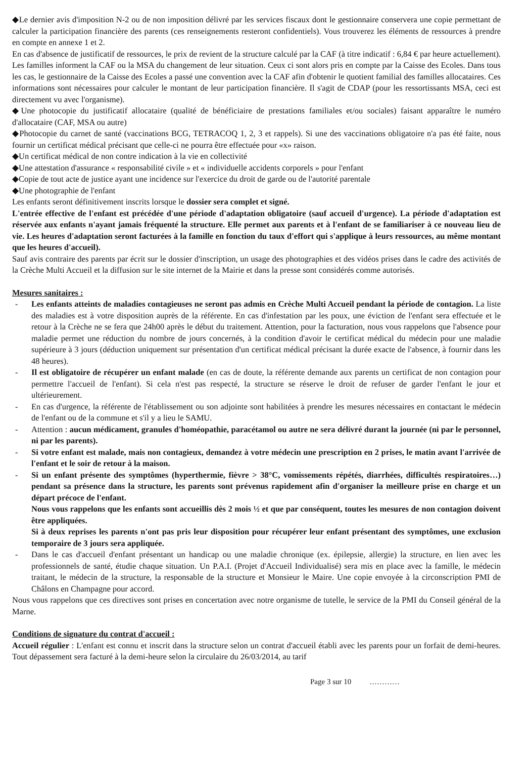◆Le dernier avis d'imposition N-2 ou de non imposition délivré par les services fiscaux dont le gestionnaire conservera une copie permettant de calculer la participation financière des parents (ces renseignements resteront confidentiels). Vous trouverez les éléments de ressources à prendre en compte en annexe 1 et 2.
En cas d'absence de justificatif de ressources, le prix de revient de la structure calculé par la CAF (à titre indicatif : 6,84 € par heure actuellement). Les familles informent la CAF ou la MSA du changement de leur situation. Ceux ci sont alors pris en compte par la Caisse des Ecoles. Dans tous les cas, le gestionnaire de la Caisse des Ecoles a passé une convention avec la CAF afin d'obtenir le quotient familial des familles allocataires. Ces informations sont nécessaires pour calculer le montant de leur participation financière. Il s'agit de CDAP (pour les ressortissants MSA, ceci est directement vu avec l'organisme).
◆Une photocopie du justificatif allocataire (qualité de bénéficiaire de prestations familiales et/ou sociales) faisant apparaître le numéro d'allocataire (CAF, MSA ou autre)
◆Photocopie du carnet de santé (vaccinations BCG, TETRACOQ 1, 2, 3 et rappels). Si une des vaccinations obligatoire n'a pas été faite, nous fournir un certificat médical précisant que celle-ci ne pourra être effectuée pour «x» raison.
◆Un certificat médical de non contre indication à la vie en collectivité
◆Une attestation d'assurance « responsabilité civile » et « individuelle accidents corporels » pour l'enfant
◆Copie de tout acte de justice ayant une incidence sur l'exercice du droit de garde ou de l'autorité parentale
◆Une photographie de l'enfant
Les enfants seront définitivement inscrits lorsque le dossier sera complet et signé.
L'entrée effective de l'enfant est précédée d'une période d'adaptation obligatoire (sauf accueil d'urgence). La période d'adaptation est réservée aux enfants n'ayant jamais fréquenté la structure. Elle permet aux parents et à l'enfant de se familiariser à ce nouveau lieu de vie. Les heures d'adaptation seront facturées à la famille en fonction du taux d'effort qui s'applique à leurs ressources, au même montant que les heures d'accueil).
Sauf avis contraire des parents par écrit sur le dossier d'inscription, un usage des photographies et des vidéos prises dans le cadre des activités de la Crèche Multi Accueil et la diffusion sur le site internet de la Mairie et dans la presse sont considérés comme autorisés.
Mesures sanitaires :
- Les enfants atteints de maladies contagieuses ne seront pas admis en Crèche Multi Accueil pendant la période de contagion. La liste des maladies est à votre disposition auprès de la référente. En cas d'infestation par les poux, une éviction de l'enfant sera effectuée et le retour à la Crèche ne se fera que 24h00 après le début du traitement. Attention, pour la facturation, nous vous rappelons que l'absence pour maladie permet une réduction du nombre de jours concernés, à la condition d'avoir le certificat médical du médecin pour une maladie supérieure à 3 jours (déduction uniquement sur présentation d'un certificat médical précisant la durée exacte de l'absence, à fournir dans les 48 heures).
- Il est obligatoire de récupérer un enfant malade (en cas de doute, la référente demande aux parents un certificat de non contagion pour permettre l'accueil de l'enfant). Si cela n'est pas respecté, la structure se réserve le droit de refuser de garder l'enfant le jour et ultérieurement.
- En cas d'urgence, la référente de l'établissement ou son adjointe sont habilitées à prendre les mesures nécessaires en contactant le médecin de l'enfant ou de la commune et s'il y a lieu le SAMU.
- Attention : aucun médicament, granules d'homéopathie, paracétamol ou autre ne sera délivré durant la journée (ni par le personnel, ni par les parents).
- Si votre enfant est malade, mais non contagieux, demandez à votre médecin une prescription en 2 prises, le matin avant l'arrivée de l'enfant et le soir de retour à la maison.
- Si un enfant présente des symptômes (hyperthermie, fièvre > 38°C, vomissements répétés, diarrhées, difficultés respiratoires…) pendant sa présence dans la structure, les parents sont prévenus rapidement afin d'organiser la meilleure prise en charge et un départ précoce de l'enfant.
Nous vous rappelons que les enfants sont accueillis dès 2 mois ½ et que par conséquent, toutes les mesures de non contagion doivent être appliquées.
Si à deux reprises les parents n'ont pas pris leur disposition pour récupérer leur enfant présentant des symptômes, une exclusion temporaire de 3 jours sera appliquée.
- Dans le cas d'accueil d'enfant présentant un handicap ou une maladie chronique (ex. épilepsie, allergie) la structure, en lien avec les professionnels de santé, étudie chaque situation. Un P.A.I. (Projet d'Accueil Individualisé) sera mis en place avec la famille, le médecin traitant, le médecin de la structure, la responsable de la structure et Monsieur le Maire. Une copie envoyée à la circonscription PMI de Châlons en Champagne pour accord.
Nous vous rappelons que ces directives sont prises en concertation avec notre organisme de tutelle, le service de la PMI du Conseil général de la Marne.
Conditions de signature du contrat d'accueil :
Accueil régulier : L'enfant est connu et inscrit dans la structure selon un contrat d'accueil établi avec les parents pour un forfait de demi-heures. Tout dépassement sera facturé à la demi-heure selon la circulaire du 26/03/2014, au tarif
Page 3 sur 10 …………